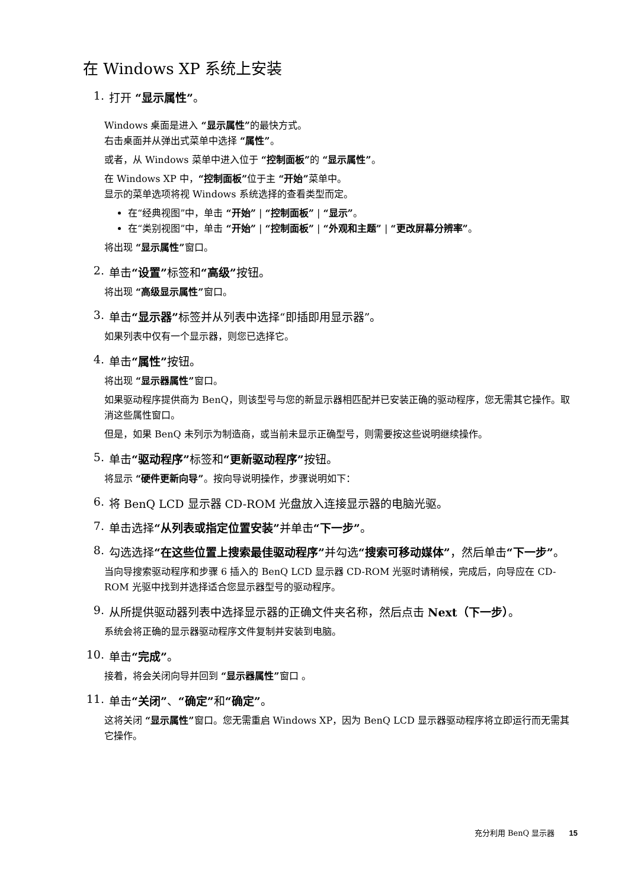在 Windows XP 系统上安装
1. 打开 “显示属性”。
Windows 桌面是进入 “显示属性”的最快方式。
右击桌面并从弹出式菜单中选择 “属性”。
或者，从 Windows 菜单中进入位于 “控制面板”的 “显示属性”。
在 Windows XP 中，“控制面板”位于主 “开始”菜单中。
显示的菜单选项将视 Windows 系统选择的查看类型而定。
在“经典视图”中，单击 “开始” | “控制面板” | “显示”。
在“类别视图”中，单击 “开始” | “控制面板” | “外观和主题” | “更改屏幕分辨率”。
将出现 “显示属性”窗口。
2. 单击“设置”标签和“高级”按钮。
将出现 “高级显示属性”窗口。
3. 单击“显示器”标签并从列表中选择“即插即用显示器”。
如果列表中仅有一个显示器，则您已选择它。
4. 单击“属性”按钮。
将出现 “显示器属性”窗口。
如果驱动程序提供商为 BenQ，则该型号与您的新显示器相匹配并已安装正确的驱动程序，您无需其它操作。取消这些属性窗口。
但是，如果 BenQ 未列示为制造商，或当前未显示正确型号，则需要按这些说明继续操作。
5. 单击“驱动程序”标签和“更新驱动程序”按钮。
将显示 “硬件更新向导”。按向导说明操作，步骤说明如下：
6. 将 BenQ LCD 显示器 CD-ROM 光盘放入连接显示器的电脑光驱。
7. 单击选择“从列表或指定位置安装”并单击“下一步”。
8. 勾选选择“在这些位置上搜索最佳驱动程序”并勾选“搜索可移动媒体”，然后单击“下一步”。
当向导搜索驱动程序和步骤 6 插入的 BenQ LCD 显示器 CD-ROM 光驱时请稍候，完成后，向导应在 CD-ROM 光驱中找到并选择适合您显示器型号的驱动程序。
9. 从所提供驱动器列表中选择显示器的正确文件夹名称，然后点击 Next（下一步）。
系统会将正确的显示器驱动程序文件复制并安装到电脑。
10. 单击“完成”。
接着，将会关闭向导并回到 “显示器属性”窗口 。
11. 单击“关闭”、“确定”和“确定”。
这将关闭 “显示属性”窗口。您无需重启 Windows XP，因为 BenQ LCD 显示器驱动程序将立即运行而无需其它操作。
充分利用 BenQ 显示器 15